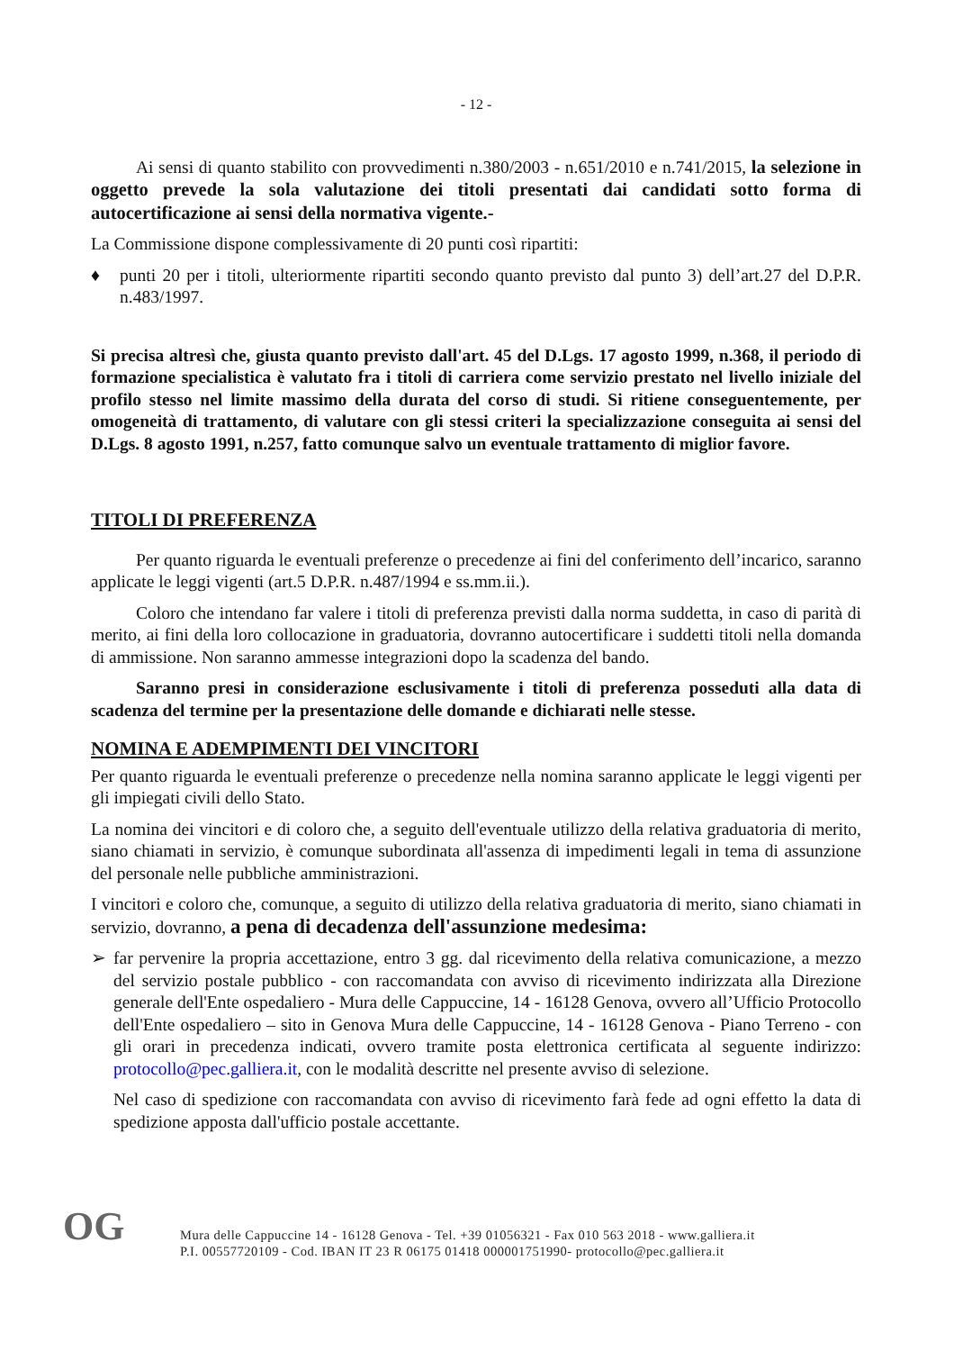- 12 -
Ai sensi di quanto stabilito con provvedimenti n.380/2003 - n.651/2010 e n.741/2015, la selezione in oggetto prevede la sola valutazione dei titoli presentati dai candidati sotto forma di autocertificazione ai sensi della normativa vigente.-
La Commissione dispone complessivamente di 20 punti così ripartiti:
♦ punti 20 per i titoli, ulteriormente ripartiti secondo quanto previsto dal punto 3) dell’art.27 del D.P.R. n.483/1997.
Si precisa altresì che, giusta quanto previsto dall'art. 45 del D.Lgs. 17 agosto 1999, n.368, il periodo di formazione specialistica è valutato fra i titoli di carriera come servizio prestato nel livello iniziale del profilo stesso nel limite massimo della durata del corso di studi. Si ritiene conseguentemente, per omogeneità di trattamento, di valutare con gli stessi criteri la specializzazione conseguita ai sensi del D.Lgs. 8 agosto 1991, n.257, fatto comunque salvo un eventuale trattamento di miglior favore.
TITOLI DI PREFERENZA
Per quanto riguarda le eventuali preferenze o precedenze ai fini del conferimento dell’incarico, saranno applicate le leggi vigenti (art.5 D.P.R. n.487/1994 e ss.mm.ii.).
Coloro che intendano far valere i titoli di preferenza previsti dalla norma suddetta, in caso di parità di merito, ai fini della loro collocazione in graduatoria, dovranno autocertificare i suddetti titoli nella domanda di ammissione. Non saranno ammesse integrazioni dopo la scadenza del bando.
Saranno presi in considerazione esclusivamente i titoli di preferenza posseduti alla data di scadenza del termine per la presentazione delle domande e dichiarati nelle stesse.
NOMINA E ADEMPIMENTI DEI VINCITORI
Per quanto riguarda le eventuali preferenze o precedenze nella nomina saranno applicate le leggi vigenti per gli impiegati civili dello Stato.
La nomina dei vincitori e di coloro che, a seguito dell'eventuale utilizzo della relativa graduatoria di merito, siano chiamati in servizio, è comunque subordinata all'assenza di impedimenti legali in tema di assunzione del personale nelle pubbliche amministrazioni.
I vincitori e coloro che, comunque, a seguito di utilizzo della relativa graduatoria di merito, siano chiamati in servizio, dovranno, a pena di decadenza dell'assunzione medesima:
➢ far pervenire la propria accettazione, entro 3 gg. dal ricevimento della relativa comunicazione, a mezzo del servizio postale pubblico - con raccomandata con avviso di ricevimento indirizzata alla Direzione generale dell'Ente ospedaliero - Mura delle Cappuccine, 14 - 16128 Genova, ovvero all’Ufficio Protocollo dell'Ente ospedaliero – sito in Genova Mura delle Cappuccine, 14 - 16128 Genova - Piano Terreno - con gli orari in precedenza indicati, ovvero tramite posta elettronica certificata al seguente indirizzo: protocollo@pec.galliera.it, con le modalità descritte nel presente avviso di selezione.
Nel caso di spedizione con raccomandata con avviso di ricevimento farà fede ad ogni effetto la data di spedizione apposta dall'ufficio postale accettante.
OG
Mura delle Cappuccine 14 - 16128 Genova - Tel. +39 01056321 - Fax 010 563 2018 - www.galliera.it
P.I. 00557720109 - Cod. IBAN IT 23 R 06175 01418 000001751990- protocollo@pec.galliera.it